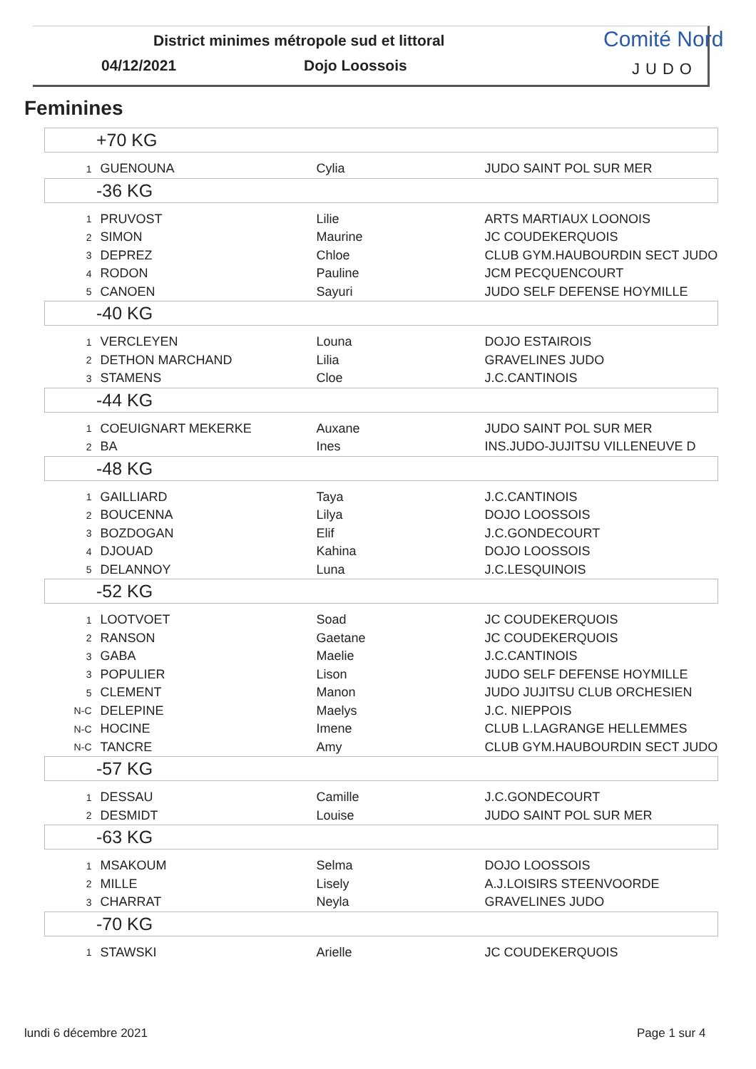District minimes métropole sud et littoral
04/12/2021 Dojo Loossois
Comité Nord
JUDO
Feminines
| +70 KG | | | |
| --- | --- | --- | --- |
| 1 | GUENOUNA | Cylia | JUDO SAINT POL SUR MER |
| -36 KG | | | |
| 1 | PRUVOST | Lilie | ARTS MARTIAUX LOONOIS |
| 2 | SIMON | Maurine | JC COUDEKERQUOIS |
| 3 | DEPREZ | Chloe | CLUB GYM.HAUBOURDIN SECT JUDO |
| 4 | RODON | Pauline | JCM PECQUENCOURT |
| 5 | CANOEN | Sayuri | JUDO SELF DEFENSE HOYMILLE |
| -40 KG | | | |
| 1 | VERCLEYEN | Louna | DOJO ESTAIROIS |
| 2 | DETHON MARCHAND | Lilia | GRAVELINES JUDO |
| 3 | STAMENS | Cloe | J.C.CANTINOIS |
| -44 KG | | | |
| 1 | COEUIGNART MEKERKE | Auxane | JUDO SAINT POL SUR MER |
| 2 | BA | Ines | INS.JUDO-JUJITSU VILLENEUVE D |
| -48 KG | | | |
| 1 | GAILLIARD | Taya | J.C.CANTINOIS |
| 2 | BOUCENNA | Lilya | DOJO LOOSSOIS |
| 3 | BOZDOGAN | Elif | J.C.GONDECOURT |
| 4 | DJOUAD | Kahina | DOJO LOOSSOIS |
| 5 | DELANNOY | Luna | J.C.LESQUINOIS |
| -52 KG | | | |
| 1 | LOOTVOET | Soad | JC COUDEKERQUOIS |
| 2 | RANSON | Gaetane | JC COUDEKERQUOIS |
| 3 | GABA | Maelie | J.C.CANTINOIS |
| 3 | POPULIER | Lison | JUDO SELF DEFENSE HOYMILLE |
| 5 | CLEMENT | Manon | JUDO JUJITSU CLUB ORCHESIEN |
| N-C | DELEPINE | Maelys | J.C. NIEPPOIS |
| N-C | HOCINE | Imene | CLUB L.LAGRANGE HELLEMMES |
| N-C | TANCRE | Amy | CLUB GYM.HAUBOURDIN SECT JUDO |
| -57 KG | | | |
| 1 | DESSAU | Camille | J.C.GONDECOURT |
| 2 | DESMIDT | Louise | JUDO SAINT POL SUR MER |
| -63 KG | | | |
| 1 | MSAKOUM | Selma | DOJO LOOSSOIS |
| 2 | MILLE | Lisely | A.J.LOISIRS STEENVOORDE |
| 3 | CHARRAT | Neyla | GRAVELINES JUDO |
| -70 KG | | | |
| 1 | STAWSKI | Arielle | JC COUDEKERQUOIS |
lundi 6 décembre 2021 Page 1 sur 4